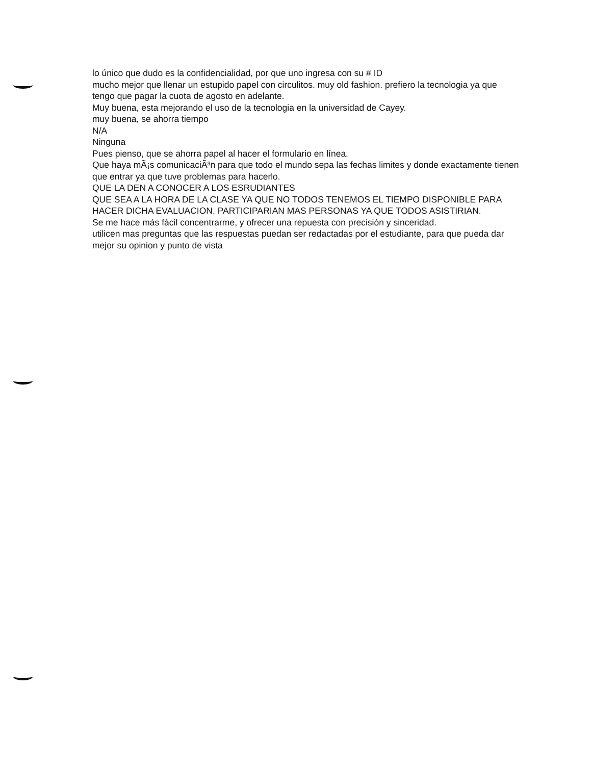lo único que dudo es la confidencialidad, por que uno ingresa con su # ID
mucho mejor que llenar un estupido papel con circulitos. muy old fashion. prefiero la tecnologia ya que tengo que pagar la cuota de agosto en adelante.
Muy buena, esta mejorando el uso de la tecnologia en la universidad de Cayey.
muy buena, se ahorra tiempo
N/A
Ninguna
Pues pienso, que se ahorra papel al hacer el formulario en línea.
Que haya mÃ¡s comunicaciÃ³n para que todo el mundo sepa las fechas limites y donde exactamente tienen que entrar ya que tuve problemas para hacerlo.
QUE LA DEN A CONOCER A LOS ESRUDIANTES
QUE SEA A LA HORA DE LA CLASE YA QUE NO TODOS TENEMOS EL TIEMPO DISPONIBLE PARA HACER DICHA EVALUACION. PARTICIPARIAN MAS PERSONAS YA QUE TODOS ASISTIRIAN.
Se me hace más fácil concentrarme, y ofrecer una repuesta con precisión y sinceridad.
utilicen mas preguntas que las respuestas puedan ser redactadas por el estudiante, para que pueda dar mejor su opinion y punto de vista